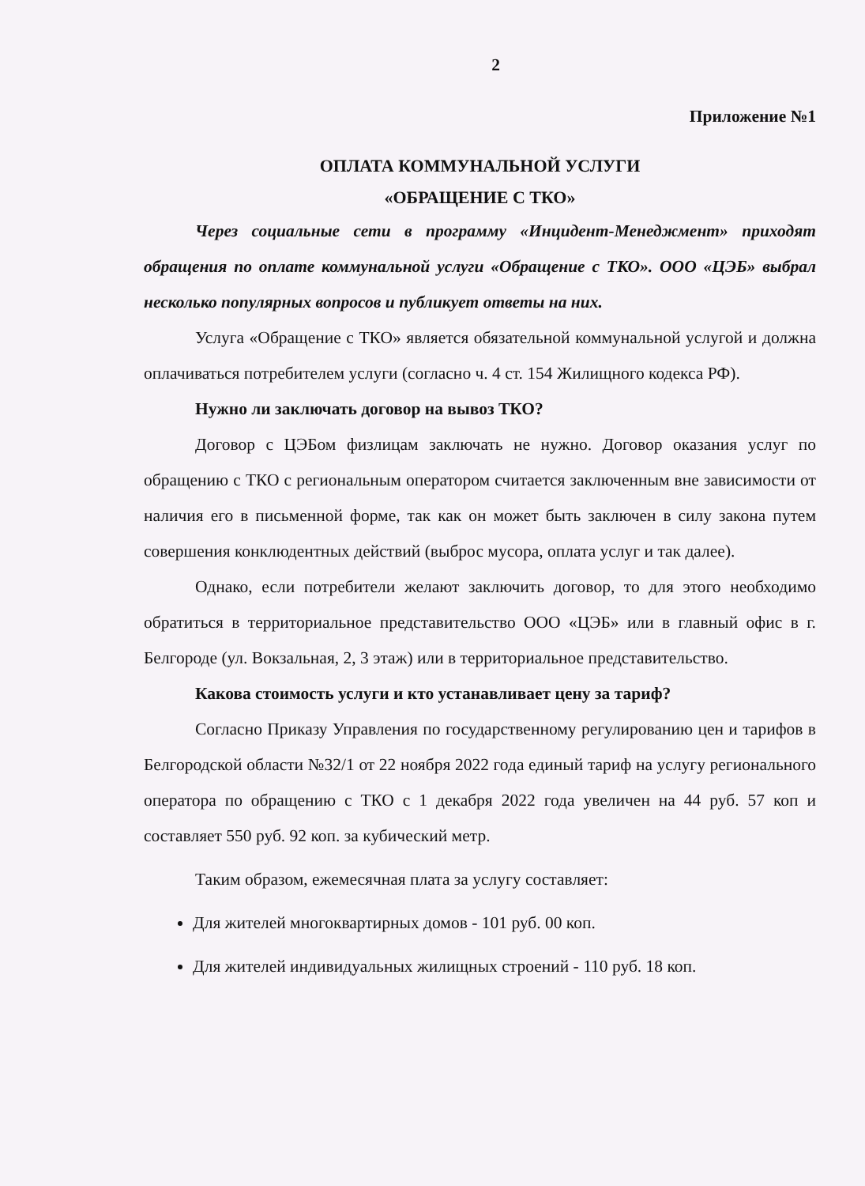2
Приложение №1
ОПЛАТА КОММУНАЛЬНОЙ УСЛУГИ
«ОБРАЩЕНИЕ С ТКО»
Через социальные сети в программу «Инцидент-Менеджмент» приходят обращения по оплате коммунальной услуги «Обращение с ТКО». ООО «ЦЭБ» выбрал несколько популярных вопросов и публикует ответы на них.
Услуга «Обращение с ТКО» является обязательной коммунальной услугой и должна оплачиваться потребителем услуги (согласно ч. 4 ст. 154 Жилищного кодекса РФ).
Нужно ли заключать договор на вывоз ТКО?
Договор с ЦЭБом физлицам заключать не нужно. Договор оказания услуг по обращению с ТКО с региональным оператором считается заключенным вне зависимости от наличия его в письменной форме, так как он может быть заключен в силу закона путем совершения конклюдентных действий (выброс мусора, оплата услуг и так далее).
Однако, если потребители желают заключить договор, то для этого необходимо обратиться в территориальное представительство ООО «ЦЭБ» или в главный офис в г. Белгороде (ул. Вокзальная, 2, 3 этаж) или в территориальное представительство.
Какова стоимость услуги и кто устанавливает цену за тариф?
Согласно Приказу Управления по государственному регулированию цен и тарифов в Белгородской области №32/1 от 22 ноября 2022 года единый тариф на услугу регионального оператора по обращению с ТКО с 1 декабря 2022 года увеличен на 44 руб. 57 коп и составляет 550 руб. 92 коп. за кубический метр.
Таким образом, ежемесячная плата за услугу составляет:
Для жителей многоквартирных домов - 101 руб. 00 коп.
Для жителей индивидуальных жилищных строений - 110 руб. 18 коп.